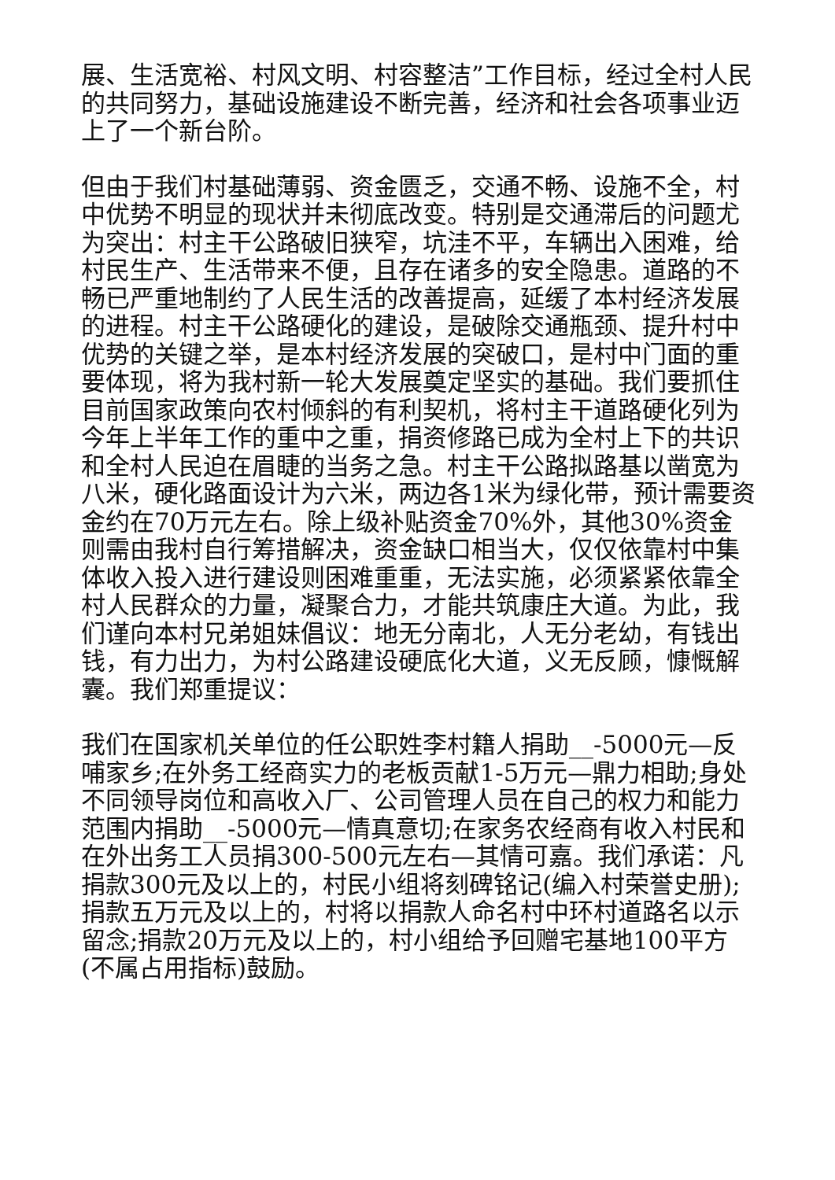展、生活宽裕、村风文明、村容整洁”工作目标，经过全村人民的共同努力，基础设施建设不断完善，经济和社会各项事业迈上了一个新台阶。
但由于我们村基础薄弱、资金匮乏，交通不畅、设施不全，村中优势不明显的现状并未彻底改变。特别是交通滞后的问题尤为突出：村主干公路破旧狭窄，坑洼不平，车辆出入困难，给村民生产、生活带来不便，且存在诸多的安全隐患。道路的不畅已严重地制约了人民生活的改善提高，延缓了本村经济发展的进程。村主干公路硬化的建设，是破除交通瓶颈、提升村中优势的关键之举，是本村经济发展的突破口，是村中门面的重要体现，将为我村新一轮大发展奠定坚实的基础。我们要抓住目前国家政策向农村倾斜的有利契机，将村主干道路硬化列为今年上半年工作的重中之重，捐资修路已成为全村上下的共识和全村人民迫在眉睫的当务之急。村主干公路拟路基以凿宽为八米，硬化路面设计为六米，两边各1米为绿化带，预计需要资金约在70万元左右。除上级补贴资金70%外，其他30%资金则需由我村自行筹措解决，资金缺口相当大，仅仅依靠村中集体收入投入进行建设则困难重重，无法实施，必须紧紧依靠全村人民群众的力量，凝聚合力，才能共筑康庄大道。为此，我们谨向本村兄弟姐妹倡议：地无分南北，人无分老幼，有钱出钱，有力出力，为村公路建设硬底化大道，义无反顾，慷慨解囊。我们郑重提议：
我们在国家机关单位的任公职姓李村籍人捐助__-5000元—反哺家乡;在外务工经商实力的老板贡献1-5万元—鼎力相助;身处不同领导岗位和高收入厂、公司管理人员在自己的权力和能力范围内捐助__-5000元—情真意切;在家务农经商有收入村民和在外出务工人员捐300-500元左右—其情可嘉。我们承诺：凡捐款300元及以上的，村民小组将刻碑铭记(编入村荣誉史册);捐款五万元及以上的，村将以捐款人命名村中环村道路名以示留念;捐款20万元及以上的，村小组给予回赠宅基地100平方(不属占用指标)鼓励。